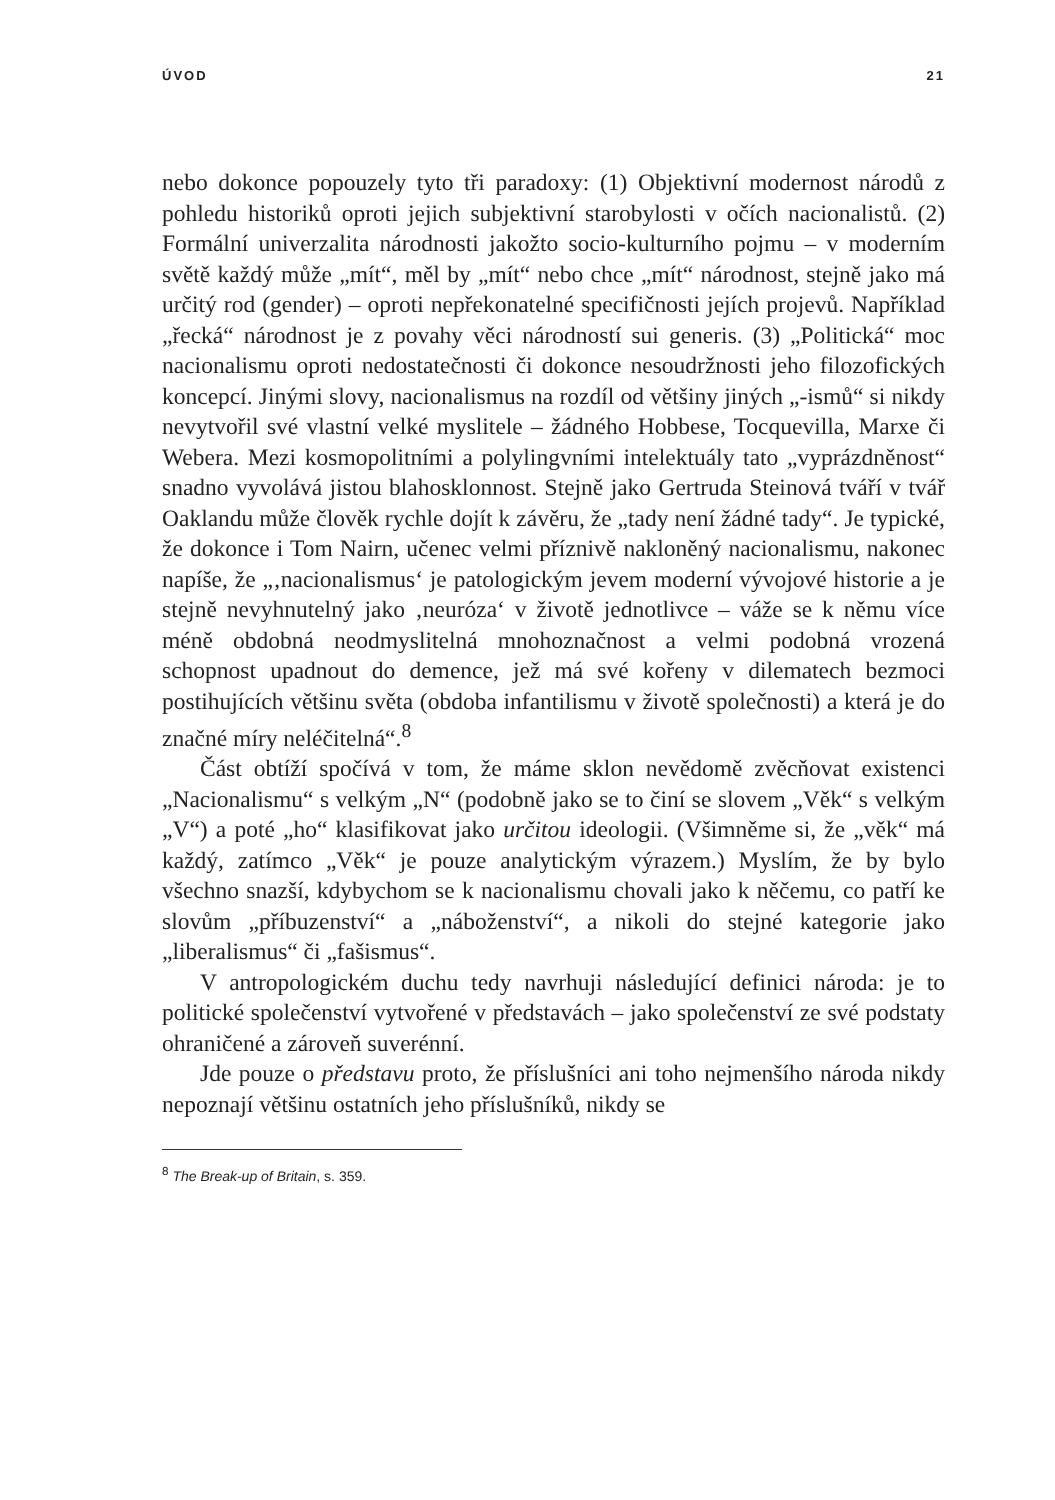ÚVOD 21
nebo dokonce popouzely tyto tři paradoxy: (1) Objektivní modernost národů z pohledu historiků oproti jejich subjektivní starobylosti v očích nacionalistů. (2) Formální univerzalita národnosti jakožto socio-kulturního pojmu – v moderním světě každý může „mít“, měl by „mít“ nebo chce „mít“ národnost, stejně jako má určitý rod (gender) – oproti nepřekonatelné specifičnosti jejích projevů. Například „řecká“ národnost je z povahy věci národností sui generis. (3) „Politická“ moc nacionalismu oproti nedostatečnosti či dokonce nesoudržnosti jeho filozofických koncepcí. Jinými slovy, nacionalismus na rozdíl od většiny jiných „-ismů“ si nikdy nevytvořil své vlastní velké myslitele – žádného Hobbese, Tocquevilla, Marxe či Webera. Mezi kosmopolitními a polylingvními intelektuály tato „vyprázdněnost“ snadno vyvolává jistou blahosklonnost. Stejně jako Gertruda Steinová tváří v tvář Oaklandu může člověk rychle dojít k závěru, že „tady není žádné tady“. Je typické, že dokonce i Tom Nairn, učenec velmi příznivě nakloněný nacionalismu, nakonec napíše, že „‚nacionalismus‘ je patologickým jevem moderní vývojové historie a je stejně nevyhnutelný jako ‚neuróza‘ v životě jednotlivce – váže se k němu více méně obdobná neodmyslitelná mnohoznačnost a velmi podobná vrozená schopnost upadnout do demence, jež má své kořeny v dilematech bezmoci postihujících většinu světa (obdoba infantilismu v životě společnosti) a která je do značné míry neléčitelná“.<sup>8</sup>
Část obtíží spočívá v tom, že máme sklon nevědomě zvěcňovat existenci „Nacionalismu“ s velkým „N“ (podobně jako se to činí se slovem „Věk“ s velkým „V“) a poté „ho“ klasifikovat jako určitou ideologii. (Všimněme si, že „věk“ má každý, zatímco „Věk“ je pouze analytickým výrazem.) Myslím, že by bylo všechno snazší, kdybychom se k nacionalismu chovali jako k něčemu, co patří ke slovům „příbuzenství“ a „náboženství“, a nikoli do stejné kategorie jako „liberalismus“ či „fašismus“.
V antropologickém duchu tedy navrhuji následující definici národa: je to politické společenství vytvořené v představách – jako společenství ze své podstaty ohraničené a zároveň suverénní.
Jde pouze o představu proto, že příslušníci ani toho nejmenšího národa nikdy nepoznají většinu ostatních jeho příslušníků, nikdy se
<sup>8</sup> The Break-up of Britain, s. 359.